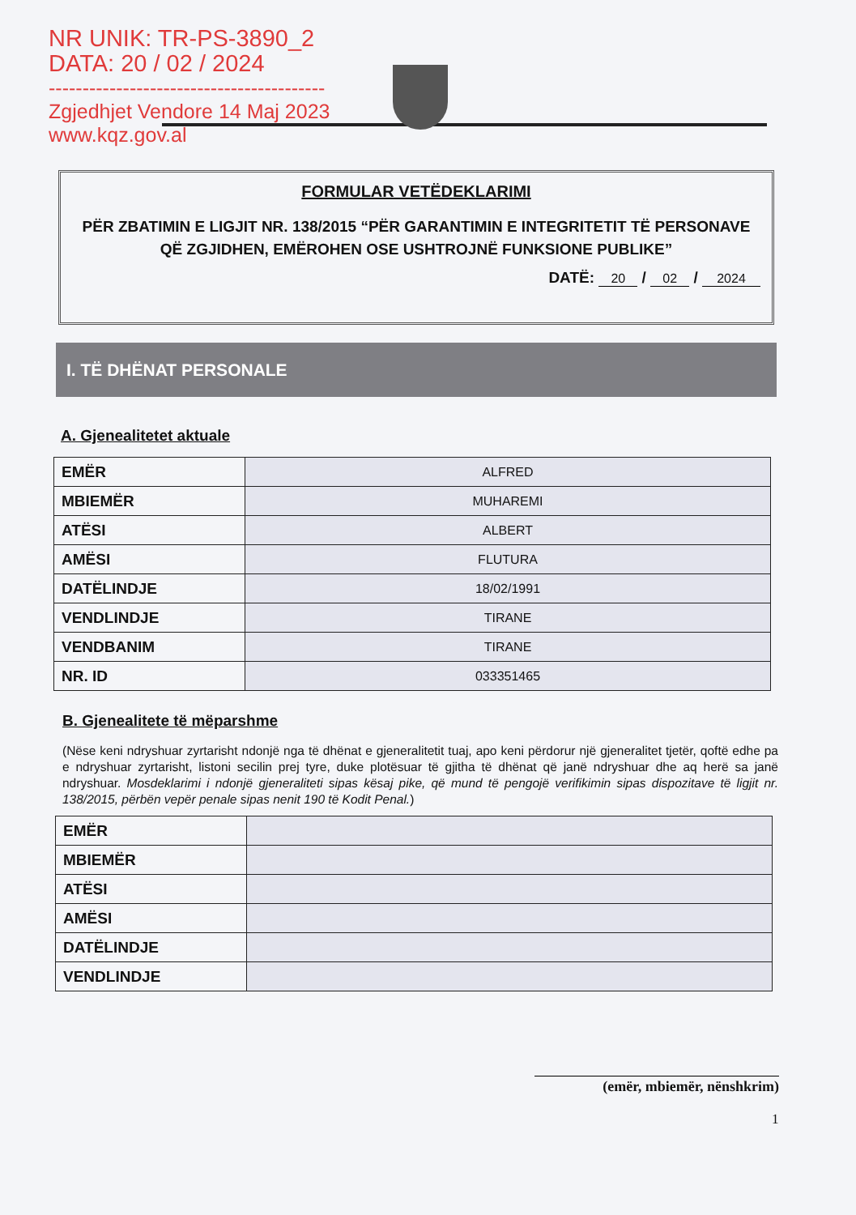NR UNIK: TR-PS-3890_2
DATA: 20 / 02 / 2024
-----------------------------------------
Zgjedhjet Vendore 14 Maj 2023
www.kqz.gov.al
FORMULAR VETËDEKLARIMI
PËR ZBATIMIN E LIGJIT NR. 138/2015 “PËR GARANTIMIN E INTEGRITETIT TË PERSONAVE QË ZGJIDHEN, EMËROHEN OSE USHTROJNË FUNKSIONE PUBLIKE”
DATË: 20 / 02 / 2024
I. TË DHËNAT PERSONALE
A. Gjenealitetet aktuale
| EMËR | ALFRED |
| MBIEMËR | MUHAREMI |
| ATËSI | ALBERT |
| AMËSI | FLUTURA |
| DATËLINDJE | 18/02/1991 |
| VENDLINDJE | TIRANE |
| VENDBANIM | TIRANE |
| NR. ID | 033351465 |
B. Gjenealitete të mëparshme
(Nëse keni ndryshuar zyrtarisht ndonjë nga të dhënat e gjeneralitetit tuaj, apo keni përdorur një gjeneralitet tjetër, qoftë edhe pa e ndryshuar zyrtarisht, listoni secilin prej tyre, duke plotësuar të gjitha të dhënat që janë ndryshuar dhe aq herë sa janë ndryshuar. Mosdeklarimi i ndonjë gjeneraliteti sipas kësaj pike, që mund të pengojë verifikimin sipas dispozitave të ligjit nr. 138/2015, përbën vepër penale sipas nenit 190 të Kodit Penal.)
| EMËR | |
| MBIEMËR | |
| ATËSI | |
| AMËSI | |
| DATËLINDJE | |
| VENDLINDJE | |
(emër, mbiemër, nënshkrim)
1